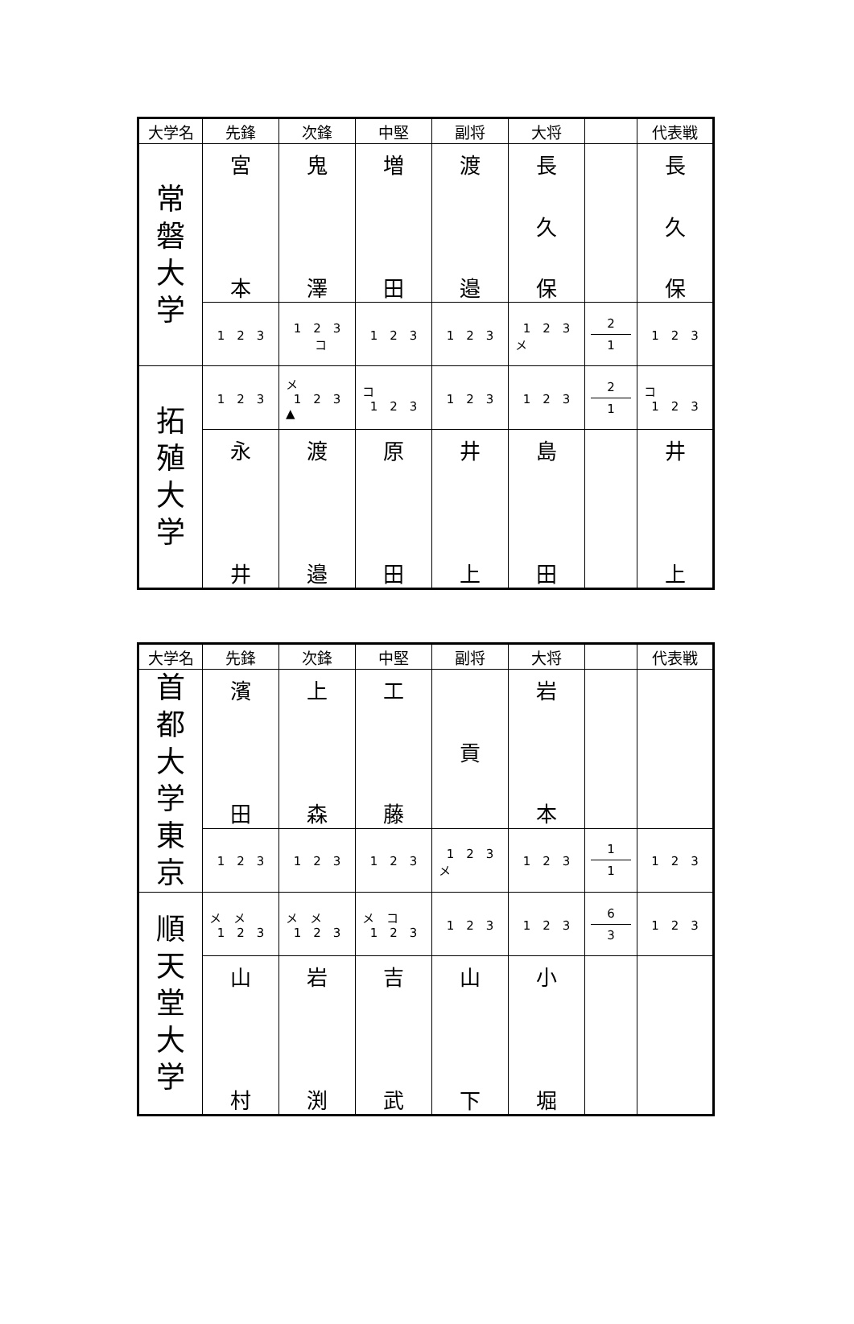| 大学名 | 先鋒 | 次鋒 | 中堅 | 副将 | 大将 | | 代表戦 |
| --- | --- | --- | --- | --- | --- | --- | --- |
| 常 磐 大 学 | 宮 本 | 鬼 澤 | 増 田 | 渡 邉 | 長 久 保 | | 長 久 保 |
| | 1 2 3 | 1 2 3 コ | 1 2 3 | 1 2 3 | 1 2 3 メ | 2 1 | 1 2 3 |
| 拓 殖 大 学 | 1 2 3 | メ 1 2 3 ▲ | コ 1 2 3 | 1 2 3 | 1 2 3 | 2 1 | コ 1 2 3 |
| | 永 井 | 渡 邉 | 原 田 | 井 上 | 島 田 | | 井 上 |
| 大学名 | 先鋒 | 次鋒 | 中堅 | 副将 | 大将 | | 代表戦 |
| --- | --- | --- | --- | --- | --- | --- | --- |
| 首 都 大 学 東 京 | 濱 田 | 上 森 | 工 藤 | 貢 | 岩 本 | | |
| | 1 2 3 | 1 2 3 | 1 2 3 | 1 2 3 メ | 1 2 3 | 1 1 | 1 2 3 |
| 順 天 堂 大 学 | メ メ 1 2 3 | メ メ 1 2 3 | メ コ 1 2 3 | 1 2 3 | 1 2 3 | 6 3 | 1 2 3 |
| | 山 村 | 岩 渕 | 吉 武 | 山 下 | 小 堀 | | |